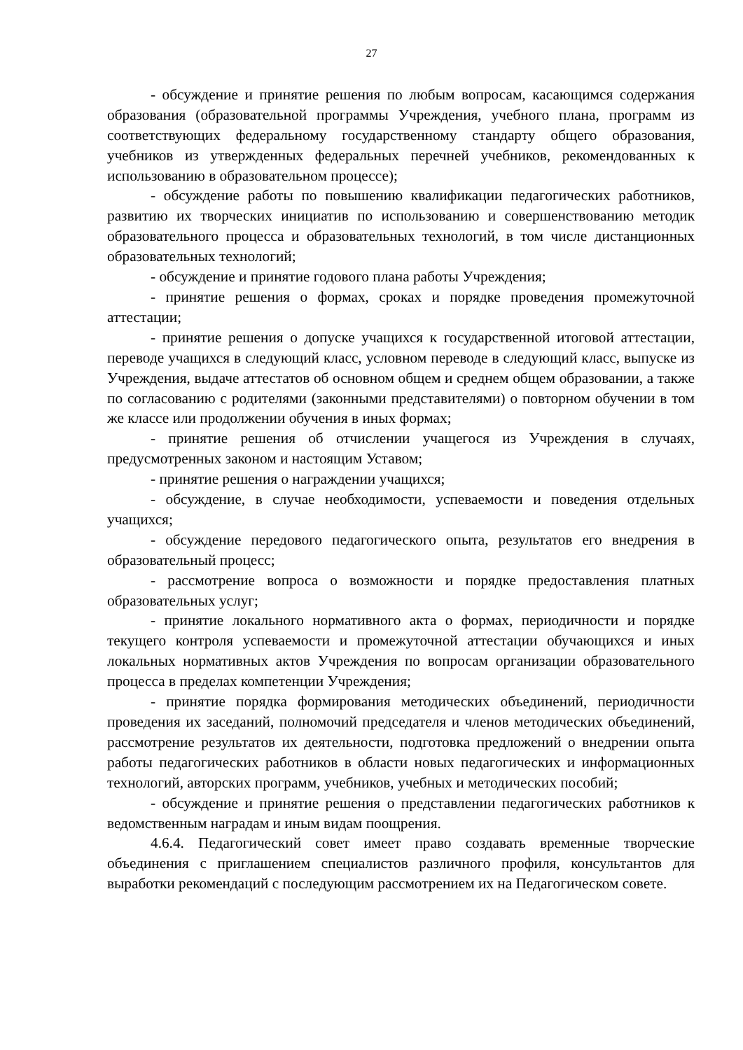27
- обсуждение и принятие решения по любым вопросам, касающимся содержания образования (образовательной программы Учреждения, учебного плана, программ из соответствующих федеральному государственному стандарту общего образования, учебников из утвержденных федеральных перечней учебников, рекомендованных к использованию в образовательном процессе);
- обсуждение работы по повышению квалификации педагогических работников, развитию их творческих инициатив по использованию и совершенствованию методик образовательного процесса и образовательных технологий, в том числе дистанционных образовательных технологий;
- обсуждение и принятие годового плана работы Учреждения;
- принятие решения о формах, сроках и порядке проведения промежуточной аттестации;
- принятие решения о допуске учащихся к государственной итоговой аттестации, переводе учащихся в следующий класс, условном переводе в следующий класс, выпуске из Учреждения, выдаче аттестатов об основном общем и среднем общем образовании, а также по согласованию с родителями (законными представителями) о повторном обучении в том же классе или продолжении обучения в иных формах;
- принятие решения об отчислении учащегося из Учреждения в случаях, предусмотренных законом и настоящим Уставом;
- принятие решения о награждении учащихся;
- обсуждение, в случае необходимости, успеваемости и поведения отдельных учащихся;
- обсуждение передового педагогического опыта, результатов его внедрения в образовательный процесс;
- рассмотрение вопроса о возможности и порядке предоставления платных образовательных услуг;
- принятие локального нормативного акта о формах, периодичности и порядке текущего контроля успеваемости и промежуточной аттестации обучающихся и иных локальных нормативных актов Учреждения по вопросам организации образовательного процесса в пределах компетенции Учреждения;
- принятие порядка формирования методических объединений, периодичности проведения их заседаний, полномочий председателя и членов методических объединений, рассмотрение результатов их деятельности, подготовка предложений о внедрении опыта работы педагогических работников в области новых педагогических и информационных технологий, авторских программ, учебников, учебных и методических пособий;
- обсуждение и принятие решения о представлении педагогических работников к ведомственным наградам и иным видам поощрения.
4.6.4. Педагогический совет имеет право создавать временные творческие объединения с приглашением специалистов различного профиля, консультантов для выработки рекомендаций с последующим рассмотрением их на Педагогическом совете.